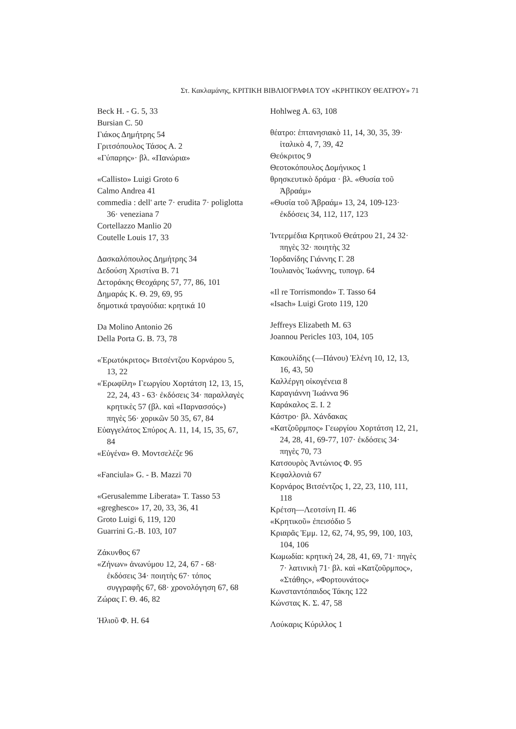Στ. Κακλαμάνης, ΚΡΙΤΙΚΗ ΒΙΒΛΙΟΓΡΑΦΙΑ ΤΟΥ «ΚΡΗΤΙΚΟΥ ΘΕΑΤΡΟΥ» 71
Beck H. - G. 5, 33
Bursian C. 50
Γιάκος Δημήτρης 54
Γριτσόπουλος Τάσος Α. 2
«Γύπαρης»· βλ. «Πανώρια»
«Callisto» Luigi Groto 6
Calmo Andrea 41
commedia : dell' arte 7· erudita 7· poliglotta 36· veneziana 7
Cortellazzo Manlio 20
Coutelle Louis 17, 33
Δασκαλόπουλος Δημήτρης 34
Δεδούση Χριστίνα Β. 71
Δετοράκης Θεοχάρης 57, 77, 86, 101
Δημαράς Κ. Θ. 29, 69, 95
δημοτικά τραγούδια: κρητικά 10
Da Molino Antonio 26
Della Porta G. B. 73, 78
«Ἐρωτόκριτος» Βιτσέντζου Κορνάρου 5, 13, 22
«Ἐρωφίλη» Γεωργίου Χορτάτση 12, 13, 15, 22, 24, 43 - 63· ἐκδόσεις 34· παραλλαγὲς κρητικὲς 57 (βλ. καὶ «Παρνασσός») πηγὲς 56· χορικῶν 50 35, 67, 84
Εὐαγγελάτος Σπύρος Α. 11, 14, 15, 35, 67, 84
«Εὐγένα» Θ. Μοντσελέζε 96
«Fanciula» G. - B. Mazzi 70
«Gerusalemme Liberata» T. Tasso 53
«greghesco» 17, 20, 33, 36, 41
Groto Luigi 6, 119, 120
Guarrini G.-B. 103, 107
Ζάκυνθος 67
«Ζήνων» ἀνωνύμου 12, 24, 67 - 68· ἐκδόσεις 34· ποιητὴς 67· τόπος συγγραφῆς 67, 68· χρονολόγηση 67, 68
Ζώρας Γ. Θ. 46, 82
Ἡλιοῦ Φ. Η. 64
Hohlweg A. 63, 108
θέατρο: ἑπτανησιακὸ 11, 14, 30, 35, 39· ἰταλικὸ 4, 7, 39, 42
Θεόκριτος 9
Θεοτοκόπουλος Δομήνικος 1
θρησκευτικὸ δράμα · βλ. «Θυσία τοῦ Ἀβραάμ»
«Θυσία τοῦ Ἀβραάμ» 13, 24, 109-123· ἐκδόσεις 34, 112, 117, 123
Ἰντερμέδια Κρητικοῦ Θεάτρου 21, 24 32· πηγὲς 32· ποιητὴς 32
Ἰορδανίδης Γιάννης Γ. 28
Ἰουλιανὸς Ἰωάννης, τυπογρ. 64
«Il re Torrismondo» T. Tasso 64
«Isach» Luigi Groto 119, 120
Jeffreys Elizabeth M. 63
Joannou Pericles 103, 104, 105
Κακουλίδης (—Πάνου) Ἑλένη 10, 12, 13, 16, 43, 50
Καλλέργη οἰκογένεια 8
Καραγιάννη Ἰωάννα 96
Καράκαλος Ξ. Ι. 2
Κάστρο· βλ. Χάνδακας
«Κατζοῦρμπος» Γεωργίου Χορτάτση 12, 21, 24, 28, 41, 69-77, 107· ἐκδόσεις 34· πηγὲς 70, 73
Κατσουρὸς Ἀντώνιος Φ. 95
Κεφαλλονιὰ 67
Κορνάρος Βιτσέντζος 1, 22, 23, 110, 111, 118
Κρέτση—Λεοτσίνη Π. 46
«Κρητικοῦ» ἐπεισόδιο 5
Κριαρᾶς Ἐμμ. 12, 62, 74, 95, 99, 100, 103, 104, 106
Κωμωδία: κρητικὴ 24, 28, 41, 69, 71· πηγὲς 7· λατινικὴ 71· βλ. καὶ «Κατζοῦρμπος», «Στάθης», «Φορτουνάτος»
Κωνσταντόπαιδος Τάκης 122
Κώνστας Κ. Σ. 47, 58
Λούκαρις Κύριλλος 1